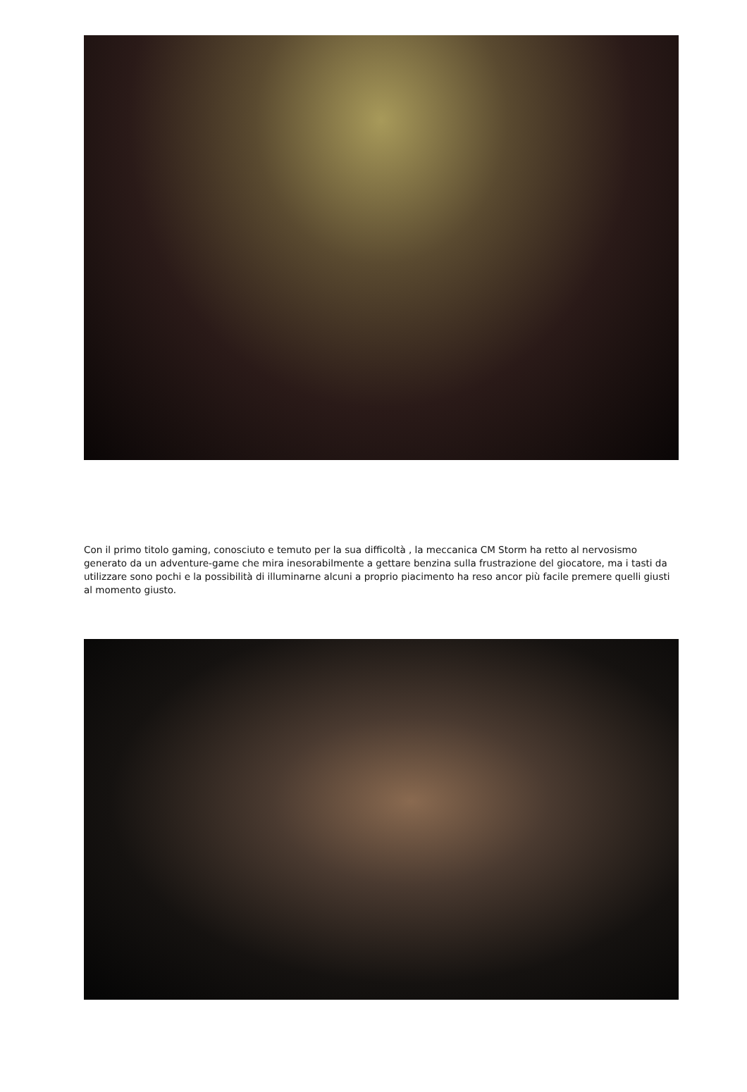Con il primo titolo gaming, conosciuto e temuto per la sua difficoltà , la meccanica CM Storm ha retto al nervosismo generato da un adventure-game che mira inesorabilmente a gettare benzina sulla frustrazione del giocatore, ma i tasti da utilizzare sono pochi e la possibilità di illuminarne alcuni a proprio piacimento ha reso ancor più facile premere quelli giusti al momento giusto.